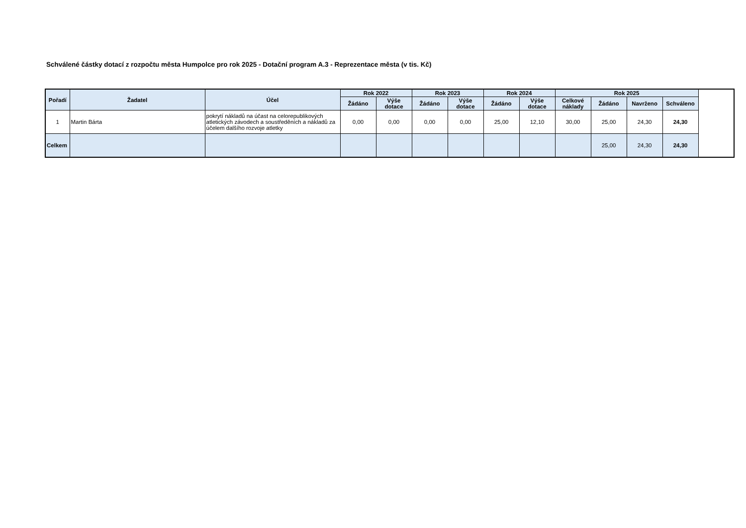Schválené částky dotací z rozpočtu města Humpolce pro rok 2025 - Dotační program A.3 - Reprezentace města (v tis. Kč)
| Pořadí | Žadatel | Účel | Rok 2022 | | Rok 2023 | | Rok 2024 | | Rok 2025 | | | |
| --- | --- | --- | --- | --- | --- | --- | --- | --- | --- | --- | --- | --- |
| | | | Žádáno | Výše dotace | Žádáno | Výše dotace | Žádáno | Výše dotace | Celkové náklady | Žádáno | Navrženo | Schváleno |
| 1 | Martin Bárta | pokrytí nákladů na účast na celorepublikových atletických závodech a soustředěních a nákladů za účelem dalšího rozvoje atletky | 0,00 | 0,00 | 0,00 | 0,00 | 25,00 | 12,10 | 30,00 | 25,00 | 24,30 | 24,30 |
| Celkem | | | | | | | | | | 25,00 | 24,30 | 24,30 |